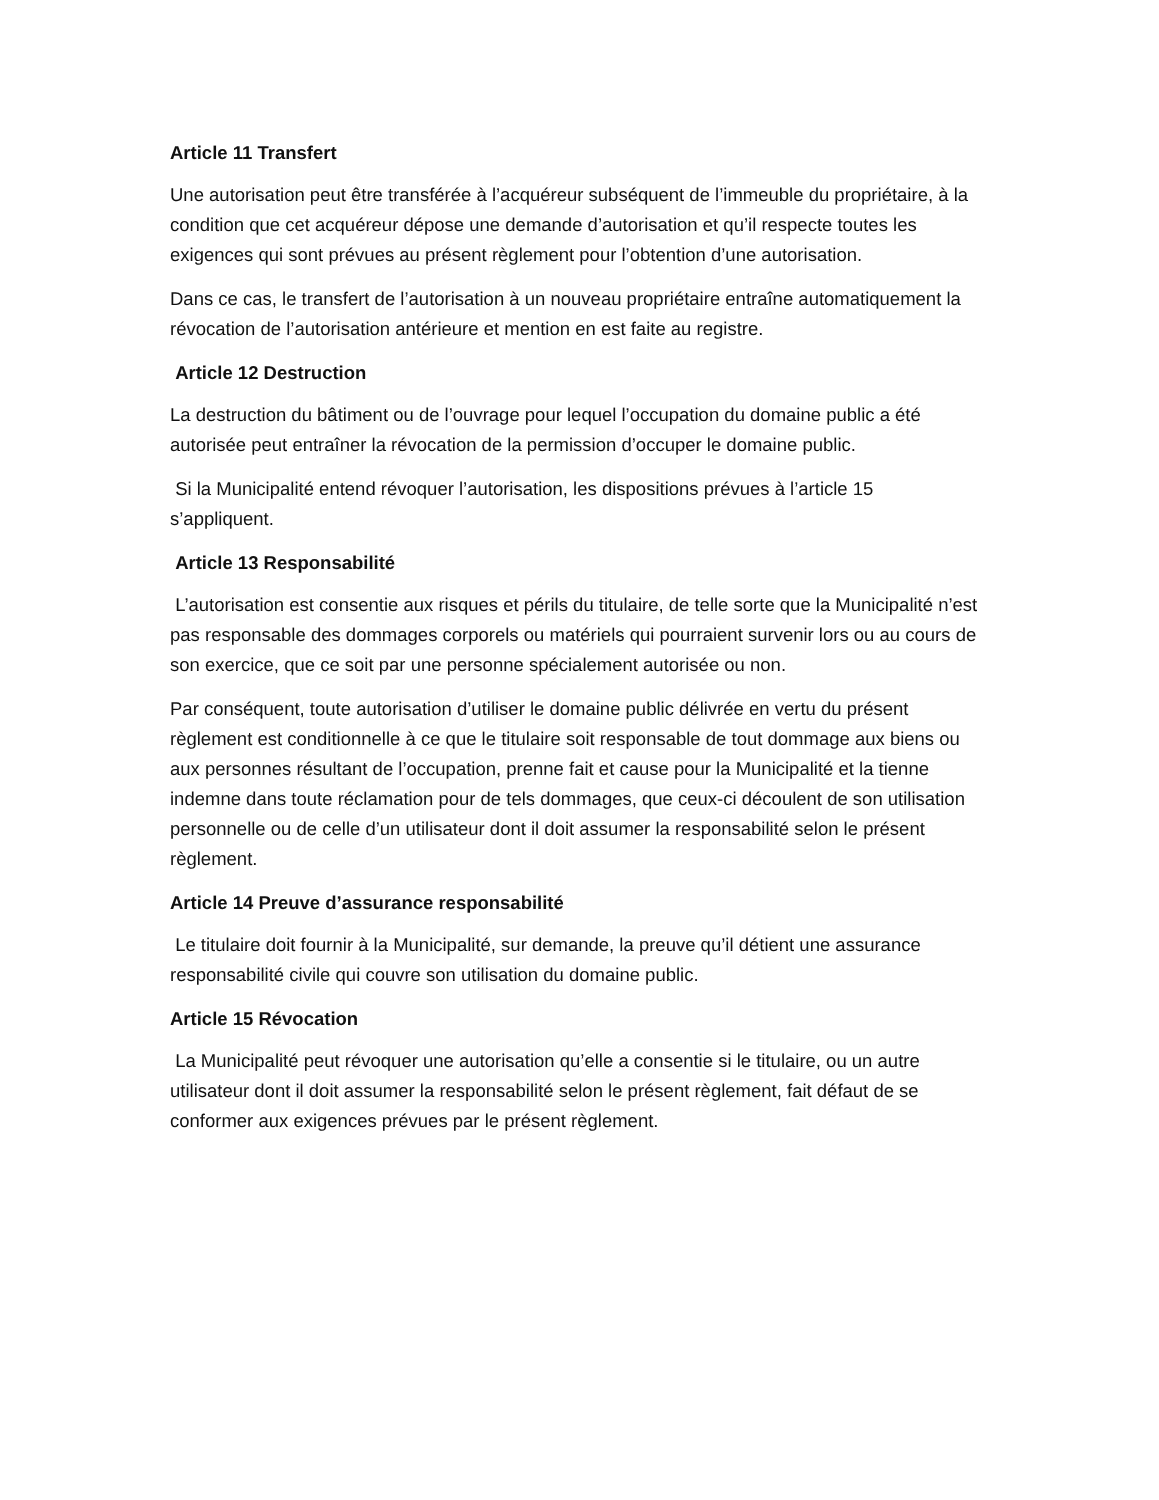Article 11 Transfert
Une autorisation peut être transférée à l’acquéreur subséquent de l’immeuble du propriétaire, à la condition que cet acquéreur dépose une demande d’autorisation et qu’il respecte toutes les exigences qui sont prévues au présent règlement pour l’obtention d’une autorisation.
Dans ce cas, le transfert de l’autorisation à un nouveau propriétaire entraîne automatiquement la révocation de l’autorisation antérieure et mention en est faite au registre.
Article 12 Destruction
La destruction du bâtiment ou de l’ouvrage pour lequel l’occupation du domaine public a été autorisée peut entraîner la révocation de la permission d’occuper le domaine public.
Si la Municipalité entend révoquer l’autorisation, les dispositions prévues à l’article 15 s’appliquent.
Article 13 Responsabilité
L’autorisation est consentie aux risques et périls du titulaire, de telle sorte que la Municipalité n’est pas responsable des dommages corporels ou matériels qui pourraient survenir lors ou au cours de son exercice, que ce soit par une personne spécialement autorisée ou non.
Par conséquent, toute autorisation d’utiliser le domaine public délivrée en vertu du présent règlement est conditionnelle à ce que le titulaire soit responsable de tout dommage aux biens ou aux personnes résultant de l’occupation, prenne fait et cause pour la Municipalité et la tienne indemne dans toute réclamation pour de tels dommages, que ceux-ci découlent de son utilisation personnelle ou de celle d’un utilisateur dont il doit assumer la responsabilité selon le présent règlement.
Article 14 Preuve d’assurance responsabilité
Le titulaire doit fournir à la Municipalité, sur demande, la preuve qu’il détient une assurance responsabilité civile qui couvre son utilisation du domaine public.
Article 15 Révocation
La Municipalité peut révoquer une autorisation qu’elle a consentie si le titulaire, ou un autre utilisateur dont il doit assumer la responsabilité selon le présent règlement, fait défaut de se conformer aux exigences prévues par le présent règlement.